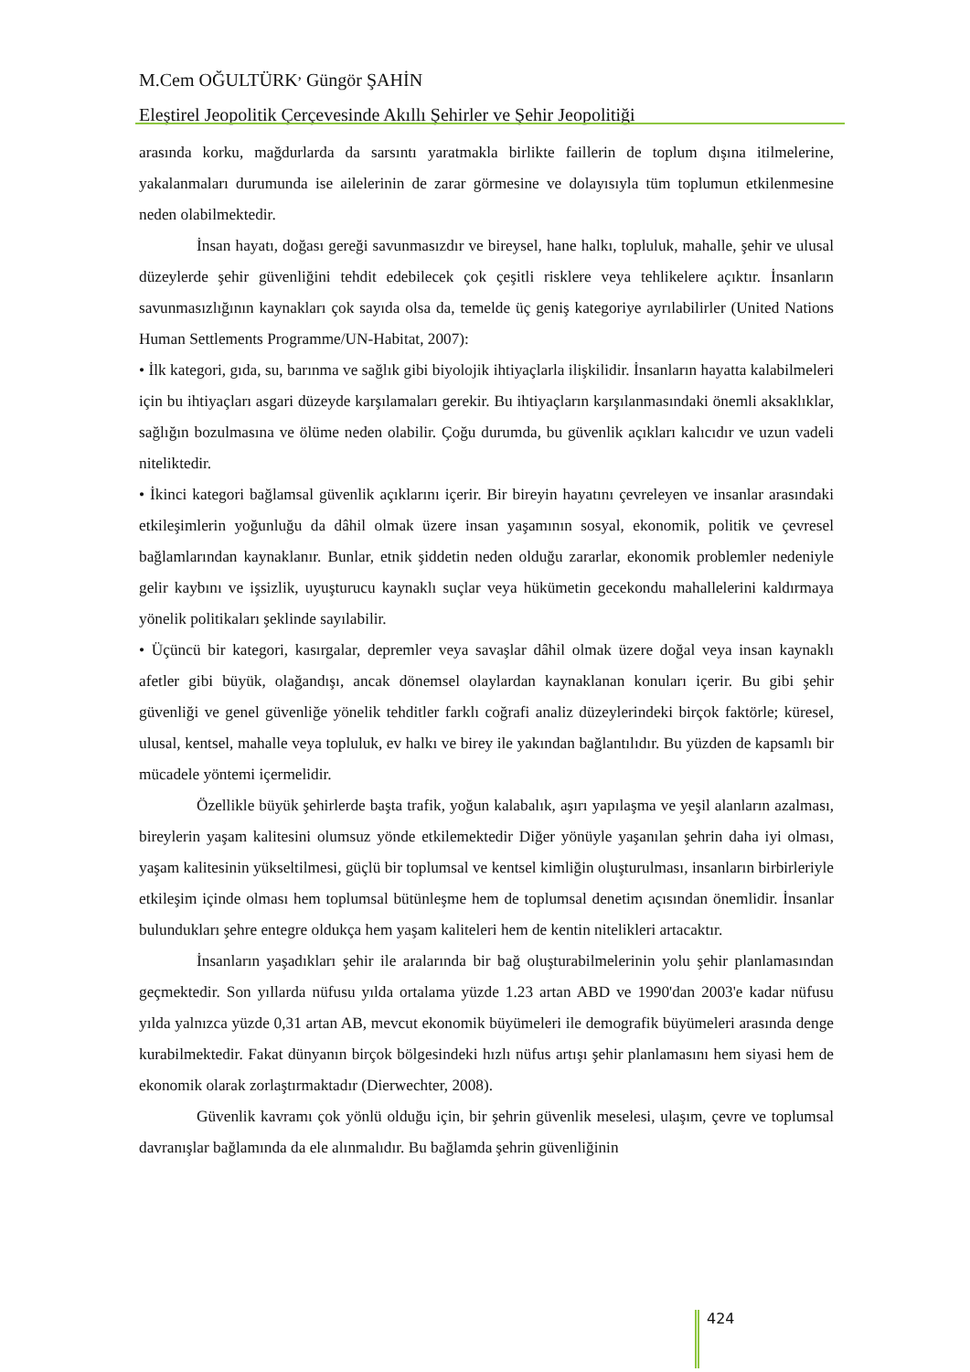M.Cem OĞULTÜRK<sup>,</sup> Güngör ŞAHİN
Eleştirel Jeopolitik Çerçevesinde Akıllı Şehirler ve Şehir Jeopolitiği
arasında korku, mağdurlarda da sarsıntı yaratmakla birlikte faillerin de toplum dışına itilmelerine, yakalanmaları durumunda ise ailelerinin de zarar görmesine ve dolayısıyla tüm toplumun etkilenmesine neden olabilmektedir.
İnsan hayatı, doğası gereği savunmasızdır ve bireysel, hane halkı, topluluk, mahalle, şehir ve ulusal düzeylerde şehir güvenliğini tehdit edebilecek çok çeşitli risklere veya tehlikelere açıktır. İnsanların savunmasızlığının kaynakları çok sayıda olsa da, temelde üç geniş kategoriye ayrılabilirler (United Nations Human Settlements Programme/UN-Habitat, 2007):
• İlk kategori, gıda, su, barınma ve sağlık gibi biyolojik ihtiyaçlarla ilişkilidir. İnsanların hayatta kalabilmeleri için bu ihtiyaçları asgari düzeyde karşılamaları gerekir. Bu ihtiyaçların karşılanmasındaki önemli aksaklıklar, sağlığın bozulmasına ve ölüme neden olabilir. Çoğu durumda, bu güvenlik açıkları kalıcıdır ve uzun vadeli niteliktedir.
• İkinci kategori bağlamsal güvenlik açıklarını içerir. Bir bireyin hayatını çevreleyen ve insanlar arasındaki etkileşimlerin yoğunluğu da dâhil olmak üzere insan yaşamının sosyal, ekonomik, politik ve çevresel bağlamlarından kaynaklanır. Bunlar, etnik şiddetin neden olduğu zararlar, ekonomik problemler nedeniyle gelir kaybını ve işsizlik, uyuşturucu kaynaklı suçlar veya hükümetin gecekondu mahallelerini kaldırmaya yönelik politikaları şeklinde sayılabilir.
• Üçüncü bir kategori, kasırgalar, depremler veya savaşlar dâhil olmak üzere doğal veya insan kaynaklı afetler gibi büyük, olağandışı, ancak dönemsel olaylardan kaynaklanan konuları içerir. Bu gibi şehir güvenliği ve genel güvenliğe yönelik tehditler farklı coğrafi analiz düzeylerindeki birçok faktörle; küresel, ulusal, kentsel, mahalle veya topluluk, ev halkı ve birey ile yakından bağlantılıdır. Bu yüzden de kapsamlı bir mücadele yöntemi içermelidir.
Özellikle büyük şehirlerde başta trafik, yoğun kalabalık, aşırı yapılaşma ve yeşil alanların azalması, bireylerin yaşam kalitesini olumsuz yönde etkilemektedir Diğer yönüyle yaşanılan şehrin daha iyi olması, yaşam kalitesinin yükseltilmesi, güçlü bir toplumsal ve kentsel kimliğin oluşturulması, insanların birbirleriyle etkileşim içinde olması hem toplumsal bütünleşme hem de toplumsal denetim açısından önemlidir. İnsanlar bulundukları şehre entegre oldukça hem yaşam kaliteleri hem de kentin nitelikleri artacaktır.
İnsanların yaşadıkları şehir ile aralarında bir bağ oluşturabilmelerinin yolu şehir planlamasından geçmektedir. Son yıllarda nüfusu yılda ortalama yüzde 1.23 artan ABD ve 1990'dan 2003'e kadar nüfusu yılda yalnızca yüzde 0,31 artan AB, mevcut ekonomik büyümeleri ile demografik büyümeleri arasında denge kurabilmektedir. Fakat dünyanın birçok bölgesindeki hızlı nüfus artışı şehir planlamasını hem siyasi hem de ekonomik olarak zorlaştırmaktadır (Dierwechter, 2008).
Güvenlik kavramı çok yönlü olduğu için, bir şehrin güvenlik meselesi, ulaşım, çevre ve toplumsal davranışlar bağlamında da ele alınmalıdır. Bu bağlamda şehrin güvenliğinin
424